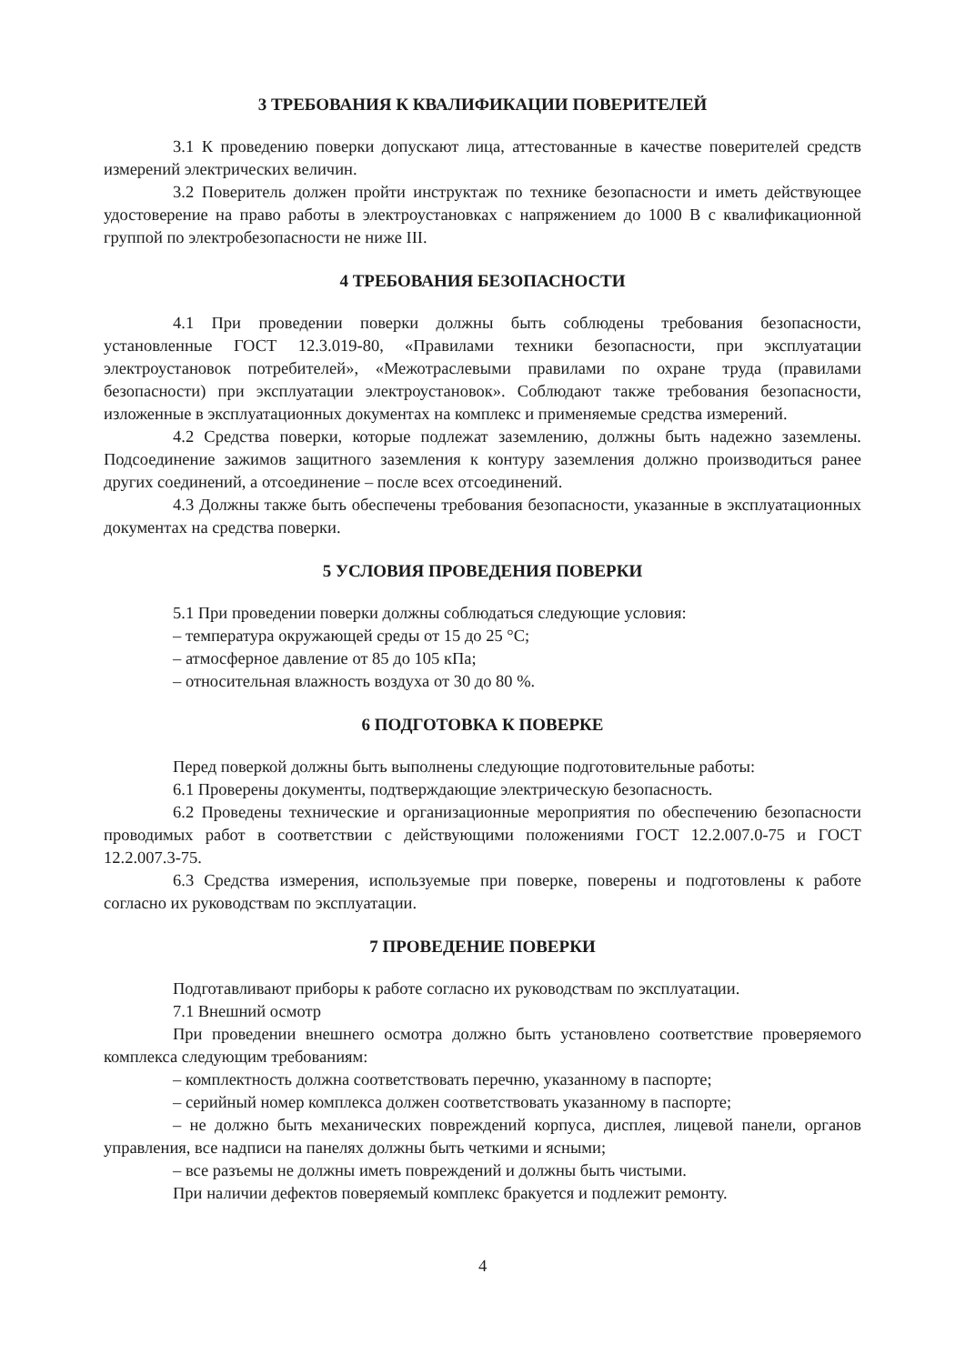3 ТРЕБОВАНИЯ К КВАЛИФИКАЦИИ ПОВЕРИТЕЛЕЙ
3.1 К проведению поверки допускают лица, аттестованные в качестве поверителей средств измерений электрических величин.
3.2 Поверитель должен пройти инструктаж по технике безопасности и иметь действующее удостоверение на право работы в электроустановках с напряжением до 1000 В с квалификационной группой по электробезопасности не ниже III.
4 ТРЕБОВАНИЯ БЕЗОПАСНОСТИ
4.1 При проведении поверки должны быть соблюдены требования безопасности, установленные ГОСТ 12.3.019-80, «Правилами техники безопасности, при эксплуатации электроустановок потребителей», «Межотраслевыми правилами по охране труда (правилами безопасности) при эксплуатации электроустановок». Соблюдают также требования безопасности, изложенные в эксплуатационных документах на комплекс и применяемые средства измерений.
4.2 Средства поверки, которые подлежат заземлению, должны быть надежно заземлены. Подсоединение зажимов защитного заземления к контуру заземления должно производиться ранее других соединений, а отсоединение – после всех отсоединений.
4.3 Должны также быть обеспечены требования безопасности, указанные в эксплуатационных документах на средства поверки.
5 УСЛОВИЯ ПРОВЕДЕНИЯ ПОВЕРКИ
5.1 При проведении поверки должны соблюдаться следующие условия:
– температура окружающей среды от 15 до 25 °С;
– атмосферное давление от 85 до 105 кПа;
– относительная влажность воздуха от 30 до 80 %.
6 ПОДГОТОВКА К ПОВЕРКЕ
Перед поверкой должны быть выполнены следующие подготовительные работы:
6.1 Проверены документы, подтверждающие электрическую безопасность.
6.2 Проведены технические и организационные мероприятия по обеспечению безопасности проводимых работ в соответствии с действующими положениями ГОСТ 12.2.007.0-75 и ГОСТ 12.2.007.3-75.
6.3 Средства измерения, используемые при поверке, поверены и подготовлены к работе согласно их руководствам по эксплуатации.
7 ПРОВЕДЕНИЕ ПОВЕРКИ
Подготавливают приборы к работе согласно их руководствам по эксплуатации.
7.1 Внешний осмотр
При проведении внешнего осмотра должно быть установлено соответствие проверяемого комплекса следующим требованиям:
– комплектность должна соответствовать перечню, указанному в паспорте;
– серийный номер комплекса должен соответствовать указанному в паспорте;
– не должно быть механических повреждений корпуса, дисплея, лицевой панели, органов управления, все надписи на панелях должны быть четкими и ясными;
– все разъемы не должны иметь повреждений и должны быть чистыми.
При наличии дефектов поверяемый комплекс бракуется и подлежит ремонту.
4